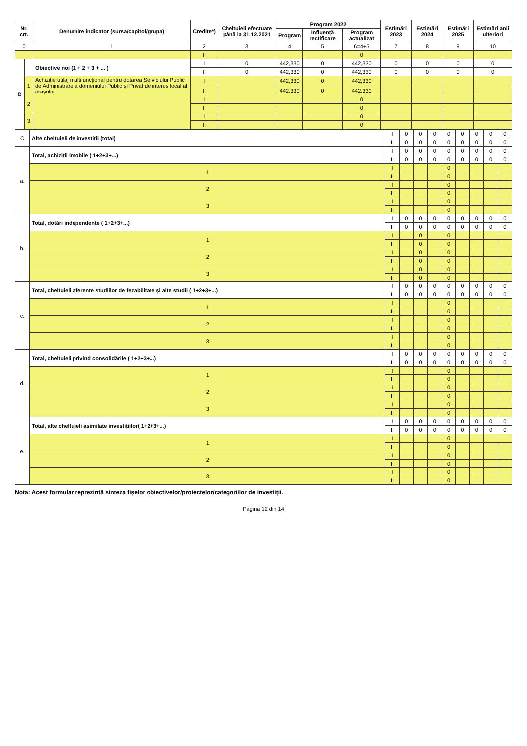| Nr. crt. | | Denumire indicator (sursa/capitol/grupa) | Credite*) | Cheltuieli efectuate până la 31.12.2021 | Program 2022 | | | Estimări 2023 | Estimări 2024 | Estimări 2025 | Estimări anii ulteriori |
| --- | --- | --- | --- | --- | --- | --- | --- | --- | --- | --- | --- |
| | | | | | Program | Influență rectificare | Program actualizat | | | | |
| 0 | | 1 | 2 | 3 | 4 | 5 | 6=4+5 | 7 | 8 | 9 | 10 |
| | | | II | | | | 0 | | | | |
| B | | Obiective noi (1 + 2 + 3 + ... ) | I | 0 | 442,330 | 0 | 442,330 | 0 | 0 | 0 | 0 |
| | | | II | 0 | 442,330 | 0 | 442,330 | 0 | 0 | 0 | 0 |
| | 1 | Achiziție utilaj multifuncțional pentru dotarea Serviciului Public de Administrare a domeniului Public și Privat de interes local al orașului | I | | 442,330 | 0 | 442,330 | | | | |
| | | | II | | 442,330 | 0 | 442,330 | | | | |
| | 2 | | I | | | | 0 | | | | |
| | | | II | | | | 0 | | | | |
| | 3 | | I | | | | 0 | | | | |
| | | | II | | | | 0 | | | | |
| C | Alte cheltuieli de investiții (total) | I | 0 | 0 | 0 | 0 | 0 | 0 | 0 | 0 |
| | | II | 0 | 0 | 0 | 0 | 0 | 0 | 0 | 0 |
| a. | Total, achiziții imobile ( 1+2+3+...) | I | 0 | 0 | 0 | 0 | 0 | 0 | 0 | 0 |
| | | II | 0 | 0 | 0 | 0 | 0 | 0 | 0 | 0 |
| | 1 | I | | | | 0 | | | | |
| | | II | | | | 0 | | | | |
| | 2 | I | | | | 0 | | | | |
| | | II | | | | 0 | | | | |
| | 3 | I | | | | 0 | | | | |
| | | II | | | | 0 | | | | |
| b. | Total, dotări independente ( 1+2+3+...) | I | 0 | 0 | 0 | 0 | 0 | 0 | 0 | 0 |
| | | II | 0 | 0 | 0 | 0 | 0 | 0 | 0 | 0 |
| | 1 | I | | 0 | | 0 | | | | |
| | | II | | 0 | | 0 | | | | |
| | 2 | I | | 0 | | 0 | | | | |
| | | II | | 0 | | 0 | | | | |
| | 3 | I | | 0 | | 0 | | | | |
| | | II | | 0 | | 0 | | | | |
| c. | Total, cheltuieli aferente studiilor de fezabilitate și alte studii ( 1+2+3+...) | I | 0 | 0 | 0 | 0 | 0 | 0 | 0 | 0 |
| | | II | 0 | 0 | 0 | 0 | 0 | 0 | 0 | 0 |
| | 1 | I | | | | 0 | | | | |
| | | II | | | | 0 | | | | |
| | 2 | I | | | | 0 | | | | |
| | | II | | | | 0 | | | | |
| | 3 | I | | | | 0 | | | | |
| | | II | | | | 0 | | | | |
| d. | Total, cheltuieli privind consolidările ( 1+2+3+...) | I | 0 | 0 | 0 | 0 | 0 | 0 | 0 | 0 |
| | | II | 0 | 0 | 0 | 0 | 0 | 0 | 0 | 0 |
| | 1 | I | | | | 0 | | | | |
| | | II | | | | 0 | | | | |
| | 2 | I | | | | 0 | | | | |
| | | II | | | | 0 | | | | |
| | 3 | I | | | | 0 | | | | |
| | | II | | | | 0 | | | | |
| e. | Total, alte cheltuieli asimilate investițiilor( 1+2+3+...) | I | 0 | 0 | 0 | 0 | 0 | 0 | 0 | 0 |
| | | II | 0 | 0 | 0 | 0 | 0 | 0 | 0 | 0 |
| | 1 | I | | | | 0 | | | | |
| | | II | | | | 0 | | | | |
| | 2 | I | | | | 0 | | | | |
| | | II | | | | 0 | | | | |
| | 3 | I | | | | 0 | | | | |
| | | II | | | | 0 | | | | |
Nota: Acest formular reprezintă sinteza fișelor obiectivelor/proiectelor/categoriilor de investiții.
Pagina 12 din 14